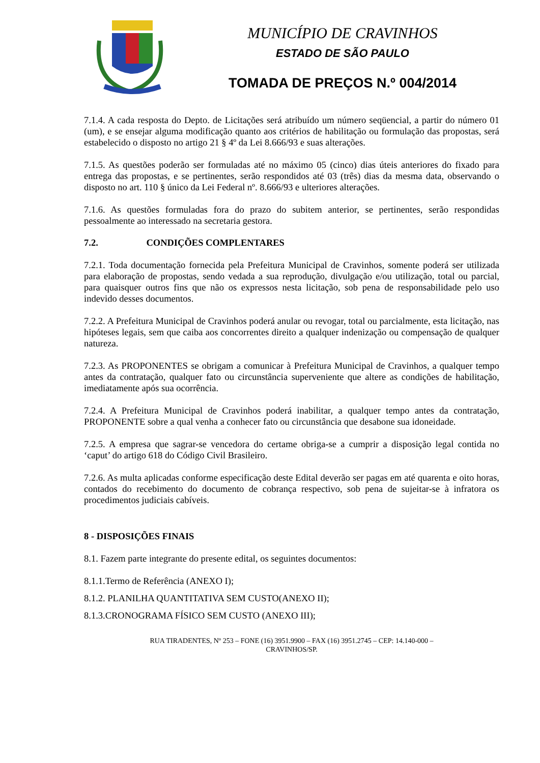MUNICÍPIO DE CRAVINHOS
ESTADO DE SÃO PAULO
TOMADA DE PREÇOS N.º 004/2014
7.1.4. A cada resposta do Depto. de Licitações será atribuído um número seqüencial, a partir do número 01 (um), e se ensejar alguma modificação quanto aos critérios de habilitação ou formulação das propostas, será estabelecido o disposto no artigo 21 § 4º da Lei 8.666/93 e suas alterações.
7.1.5. As questões poderão ser formuladas até no máximo 05 (cinco) dias úteis anteriores do fixado para entrega das propostas, e se pertinentes, serão respondidos até 03 (três) dias da mesma data, observando o disposto no art. 110 § único da Lei Federal nº. 8.666/93 e ulteriores alterações.
7.1.6. As questões formuladas fora do prazo do subitem anterior, se pertinentes, serão respondidas pessoalmente ao interessado na secretaria gestora.
7.2. CONDIÇÕES COMPLENTARES
7.2.1. Toda documentação fornecida pela Prefeitura Municipal de Cravinhos, somente poderá ser utilizada para elaboração de propostas, sendo vedada a sua reprodução, divulgação e/ou utilização, total ou parcial, para quaisquer outros fins que não os expressos nesta licitação, sob pena de responsabilidade pelo uso indevido desses documentos.
7.2.2. A Prefeitura Municipal de Cravinhos poderá anular ou revogar, total ou parcialmente, esta licitação, nas hipóteses legais, sem que caiba aos concorrentes direito a qualquer indenização ou compensação de qualquer natureza.
7.2.3. As PROPONENTES se obrigam a comunicar à Prefeitura Municipal de Cravinhos, a qualquer tempo antes da contratação, qualquer fato ou circunstância superveniente que altere as condições de habilitação, imediatamente após sua ocorrência.
7.2.4. A Prefeitura Municipal de Cravinhos poderá inabilitar, a qualquer tempo antes da contratação, PROPONENTE sobre a qual venha a conhecer fato ou circunstância que desabone sua idoneidade.
7.2.5. A empresa que sagrar-se vencedora do certame obriga-se a cumprir a disposição legal contida no ‘caput’ do artigo 618 do Código Civil Brasileiro.
7.2.6. As multa aplicadas conforme especificação deste Edital deverão ser pagas em até quarenta e oito horas, contados do recebimento do documento de cobrança respectivo, sob pena de sujeitar-se à infratora os procedimentos judiciais cabíveis.
8 - DISPOSIÇÕES FINAIS
8.1. Fazem parte integrante do presente edital, os seguintes documentos:
8.1.1.Termo de Referência (ANEXO I);
8.1.2. PLANILHA QUANTITATIVA SEM CUSTO(ANEXO II);
8.1.3.CRONOGRAMA FÍSICO SEM CUSTO (ANEXO III);
RUA TIRADENTES, Nº 253 – FONE (16) 3951.9900 – FAX (16) 3951.2745 – CEP: 14.140-000 –
CRAVINHOS/SP.